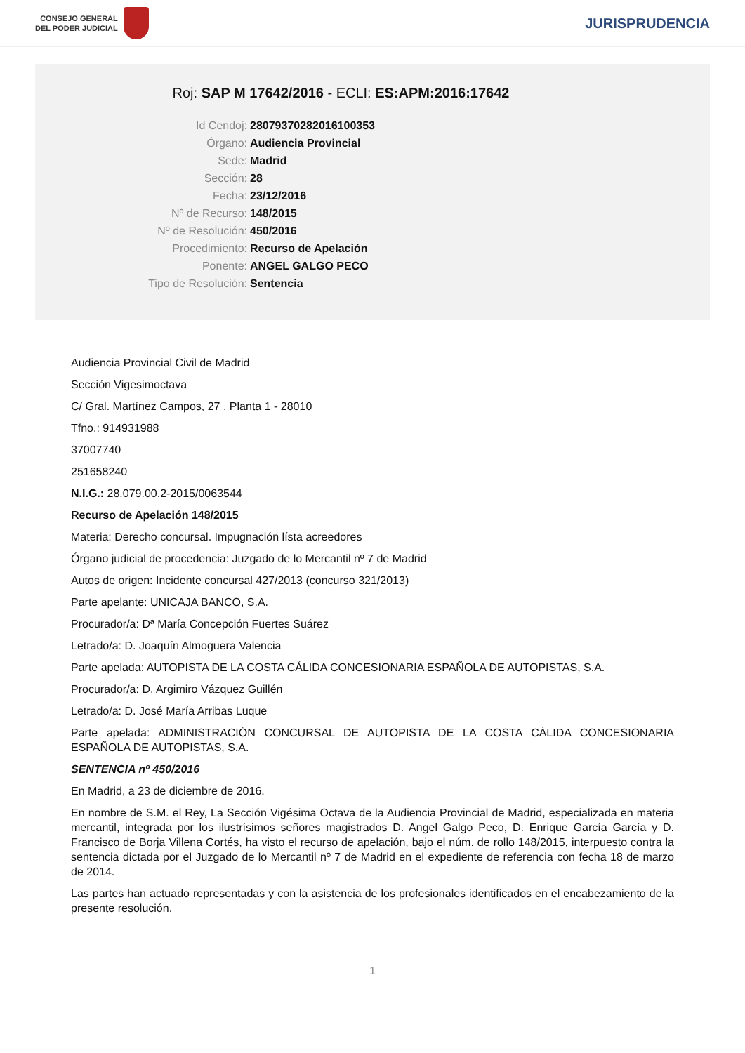CONSEJO GENERAL
DEL PODER JUDICIAL
JURISPRUDENCIA
Roj: SAP M 17642/2016 - ECLI: ES:APM:2016:17642
Id Cendoj: 28079370282016100353
Órgano: Audiencia Provincial
Sede: Madrid
Sección: 28
Fecha: 23/12/2016
Nº de Recurso: 148/2015
Nº de Resolución: 450/2016
Procedimiento: Recurso de Apelación
Ponente: ANGEL GALGO PECO
Tipo de Resolución: Sentencia
Audiencia Provincial Civil de Madrid
Sección Vigesimoctava
C/ Gral. Martínez Campos, 27 , Planta 1 - 28010
Tfno.: 914931988
37007740
251658240
N.I.G.: 28.079.00.2-2015/0063544
Recurso de Apelación 148/2015
Materia: Derecho concursal. Impugnación lísta acreedores
Órgano judicial de procedencia: Juzgado de lo Mercantil nº 7 de Madrid
Autos de origen: Incidente concursal 427/2013 (concurso 321/2013)
Parte apelante: UNICAJA BANCO, S.A.
Procurador/a: Dª María Concepción Fuertes Suárez
Letrado/a: D. Joaquín Almoguera Valencia
Parte apelada: AUTOPISTA DE LA COSTA CÁLIDA CONCESIONARIA ESPAÑOLA DE AUTOPISTAS, S.A.
Procurador/a: D. Argimiro Vázquez Guillén
Letrado/a: D. José María Arribas Luque
Parte apelada: ADMINISTRACIÓN CONCURSAL DE AUTOPISTA DE LA COSTA CÁLIDA CONCESIONARIA ESPAÑOLA DE AUTOPISTAS, S.A.
SENTENCIA nº 450/2016
En Madrid, a 23 de diciembre de 2016.
En nombre de S.M. el Rey, La Sección Vigésima Octava de la Audiencia Provincial de Madrid, especializada en materia mercantil, integrada por los ilustrísimos señores magistrados D. Angel Galgo Peco, D. Enrique García García y D. Francisco de Borja Villena Cortés, ha visto el recurso de apelación, bajo el núm. de rollo 148/2015, interpuesto contra la sentencia dictada por el Juzgado de lo Mercantil nº 7 de Madrid en el expediente de referencia con fecha 18 de marzo de 2014.
Las partes han actuado representadas y con la asistencia de los profesionales identificados en el encabezamiento de la presente resolución.
1